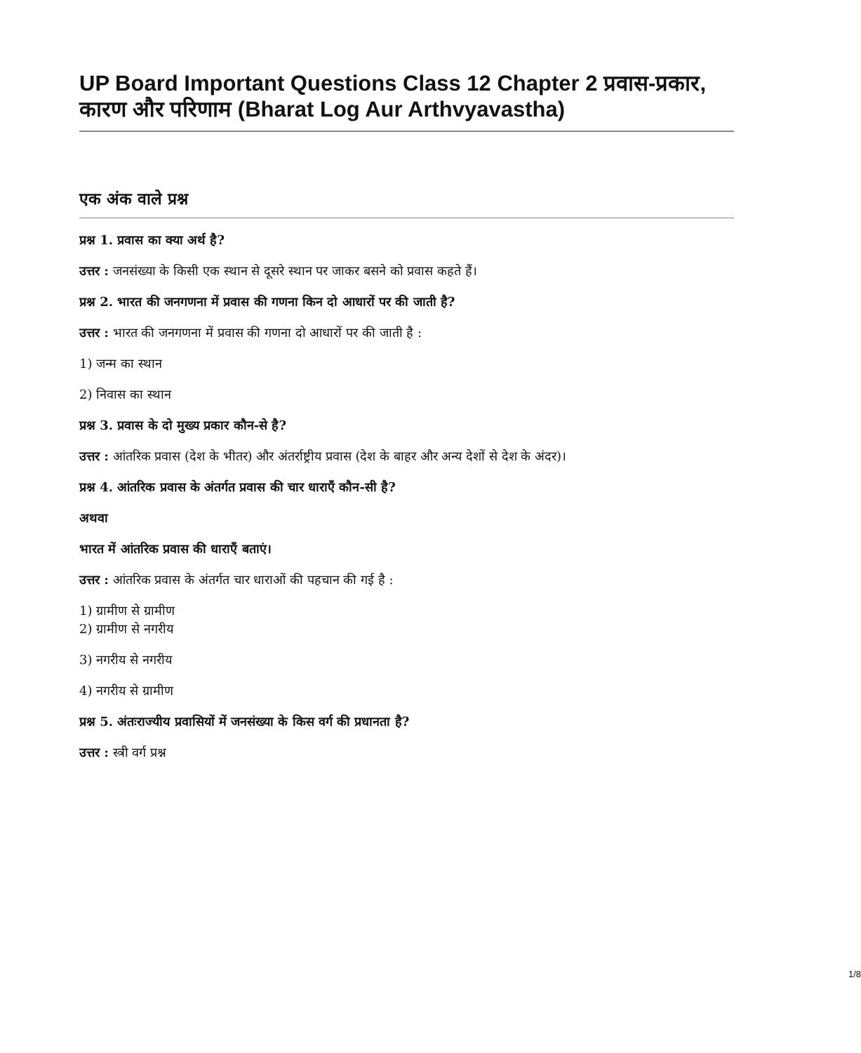UP Board Important Questions Class 12 Chapter 2 प्रवास-प्रकार, कारण और परिणाम (Bharat Log Aur Arthvyavastha)
एक अंक वाले प्रश्न
प्रश्न 1. प्रवास का क्या अर्थ है?
उत्तर : जनसंख्या के किसी एक स्थान से दूसरे स्थान पर जाकर बसने को प्रवास कहते हैं।
प्रश्न 2. भारत की जनगणना में प्रवास की गणना किन दो आधारों पर की जाती है?
उत्तर : भारत की जनगणना में प्रवास की गणना दो आधारों पर की जाती है :
1) जन्म का स्थान
2) निवास का स्थान
प्रश्न 3. प्रवास के दो मुख्य प्रकार कौन-से है?
उत्तर : आंतरिक प्रवास (देश के भीतर) और अंतर्राष्ट्रीय प्रवास (देश के बाहर और अन्य देशों से देश के अंदर)।
प्रश्न 4. आंतरिक प्रवास के अंतर्गत प्रवास की चार धाराएँ कौन-सी है?
अथवा
भारत में आंतरिक प्रवास की धाराएँ बताएं।
उत्तर : आंतरिक प्रवास के अंतर्गत चार धाराओं की पहचान की गई है :
1) ग्रामीण से ग्रामीण
2) ग्रामीण से नगरीय
3) नगरीय से नगरीय
4) नगरीय से ग्रामीण
प्रश्न 5. अंतःराज्यीय प्रवासियों में जनसंख्या के किस वर्ग की प्रधानता है?
उत्तर : स्त्री वर्ग प्रश्न
1/8